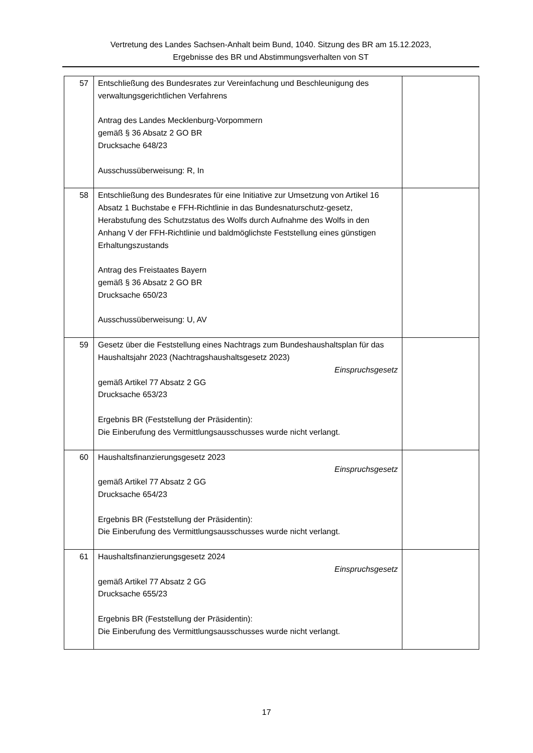Vertretung des Landes Sachsen-Anhalt beim Bund, 1040. Sitzung des BR am 15.12.2023,
Ergebnisse des BR und Abstimmungsverhalten von ST
| 57 | Entschließung des Bundesrates zur Vereinfachung und Beschleunigung des verwaltungsgerichtlichen Verfahrens Antrag des Landes Mecklenburg-Vorpommern gemäß § 36 Absatz 2 GO BR Drucksache 648/23 Ausschussüberweisung: R, In | |
| 58 | Entschließung des Bundesrates für eine Initiative zur Umsetzung von Artikel 16 Absatz 1 Buchstabe e FFH-Richtlinie in das Bundesnaturschutz-gesetz, Herabstufung des Schutzstatus des Wolfs durch Aufnahme des Wolfs in den Anhang V der FFH-Richtlinie und baldmöglichste Feststellung eines günstigen Erhaltungszustands Antrag des Freistaates Bayern gemäß § 36 Absatz 2 GO BR Drucksache 650/23 Ausschussüberweisung: U, AV | |
| 59 | Gesetz über die Feststellung eines Nachtrags zum Bundeshaushaltsplan für das Haushaltsjahr 2023 (Nachtragshaushaltsgesetz 2023) Einspruchsgesetz gemäß Artikel 77 Absatz 2 GG Drucksache 653/23 Ergebnis BR (Feststellung der Präsidentin): Die Einberufung des Vermittlungsausschusses wurde nicht verlangt. | |
| 60 | Haushaltsfinanzierungsgesetz 2023 Einspruchsgesetz gemäß Artikel 77 Absatz 2 GG Drucksache 654/23 Ergebnis BR (Feststellung der Präsidentin): Die Einberufung des Vermittlungsausschusses wurde nicht verlangt. | |
| 61 | Haushaltsfinanzierungsgesetz 2024 Einspruchsgesetz gemäß Artikel 77 Absatz 2 GG Drucksache 655/23 Ergebnis BR (Feststellung der Präsidentin): Die Einberufung des Vermittlungsausschusses wurde nicht verlangt. | |
17